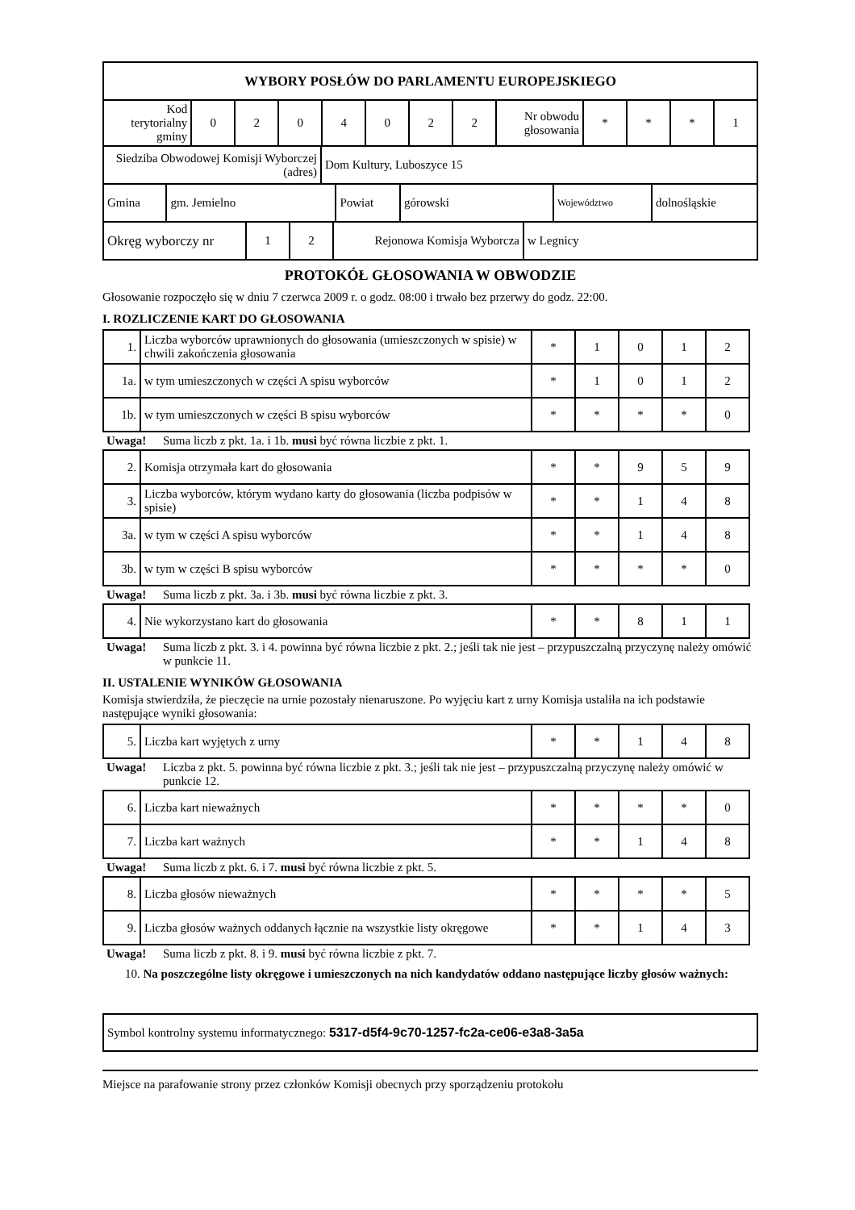| WYBORY POSŁÓW DO PARLAMENTU EUROPEJSKIEGO |
| Kod terytorialny gminy | 0 | 2 | 0 | 4 | 0 | 2 | 2 | Nr obwodu głosowania | * | * | * | 1 |
| Siedziba Obwodowej Komisji Wyborczej (adres) | Dom Kultury, Luboszyce 15 |
| Gmina | gm. Jemielno | Powiat | górowski | Województwo | dolnośląskie |
| Okręg wyborczy nr | 1 | 2 | Rejonowa Komisja Wyborcza | w Legnicy |
PROTOKÓŁ GŁOSOWANIA W OBWODZIE
Głosowanie rozpoczęło się w dniu 7 czerwca 2009 r. o godz. 08:00 i trwało bez przerwy do godz. 22:00.
I. ROZLICZENIE KART DO GŁOSOWANIA
| 1. | Liczba wyborców uprawnionych do głosowania (umieszczonych w spisie) w chwili zakończenia głosowania | * | 1 | 0 | 1 | 2 |
| 1a. | w tym umieszczonych w części A spisu wyborców | * | 1 | 0 | 1 | 2 |
| 1b. | w tym umieszczonych w części B spisu wyborców | * | * | * | * | 0 |
Uwaga! Suma liczb z pkt. 1a. i 1b. musi być równa liczbie z pkt. 1.
| 2. | Komisja otrzymała kart do głosowania | * | * | 9 | 5 | 9 |
| 3. | Liczba wyborców, którym wydano karty do głosowania (liczba podpisów w spisie) | * | * | 1 | 4 | 8 |
| 3a. | w tym w części A spisu wyborców | * | * | 1 | 4 | 8 |
| 3b. | w tym w części B spisu wyborców | * | * | * | * | 0 |
Uwaga! Suma liczb z pkt. 3a. i 3b. musi być równa liczbie z pkt. 3.
| 4. | Nie wykorzystano kart do głosowania | * | * | 8 | 1 | 1 |
Uwaga! Suma liczb z pkt. 3. i 4. powinna być równa liczbie z pkt. 2.; jeśli tak nie jest – przypuszczalną przyczynę należy omówić w punkcie 11.
II. USTALENIE WYNIKÓW GŁOSOWANIA
Komisja stwierdziła, że pieczęcie na urnie pozostały nienaruszone. Po wyjęciu kart z urny Komisja ustaliła na ich podstawie następujące wyniki głosowania:
| 5. | Liczba kart wyjętych z urny | * | * | 1 | 4 | 8 |
Uwaga! Liczba z pkt. 5. powinna być równa liczbie z pkt. 3.; jeśli tak nie jest – przypuszczalną przyczynę należy omówić w punkcie 12.
| 6. | Liczba kart nieważnych | * | * | * | * | 0 |
| 7. | Liczba kart ważnych | * | * | 1 | 4 | 8 |
Uwaga! Suma liczb z pkt. 6. i 7. musi być równa liczbie z pkt. 5.
| 8. | Liczba głosów nieważnych | * | * | * | * | 5 |
| 9. | Liczba głosów ważnych oddanych łącznie na wszystkie listy okręgowe | * | * | 1 | 4 | 3 |
Uwaga! Suma liczb z pkt. 8. i 9. musi być równa liczbie z pkt. 7.
10. Na poszczególne listy okręgowe i umieszczonych na nich kandydatów oddano następujące liczby głosów ważnych:
| Symbol kontrolny systemu informatycznego: 5317-d5f4-9c70-1257-fc2a-ce06-e3a8-3a5a |
Miejsce na parafowanie strony przez członków Komisji obecnych przy sporządzeniu protokołu